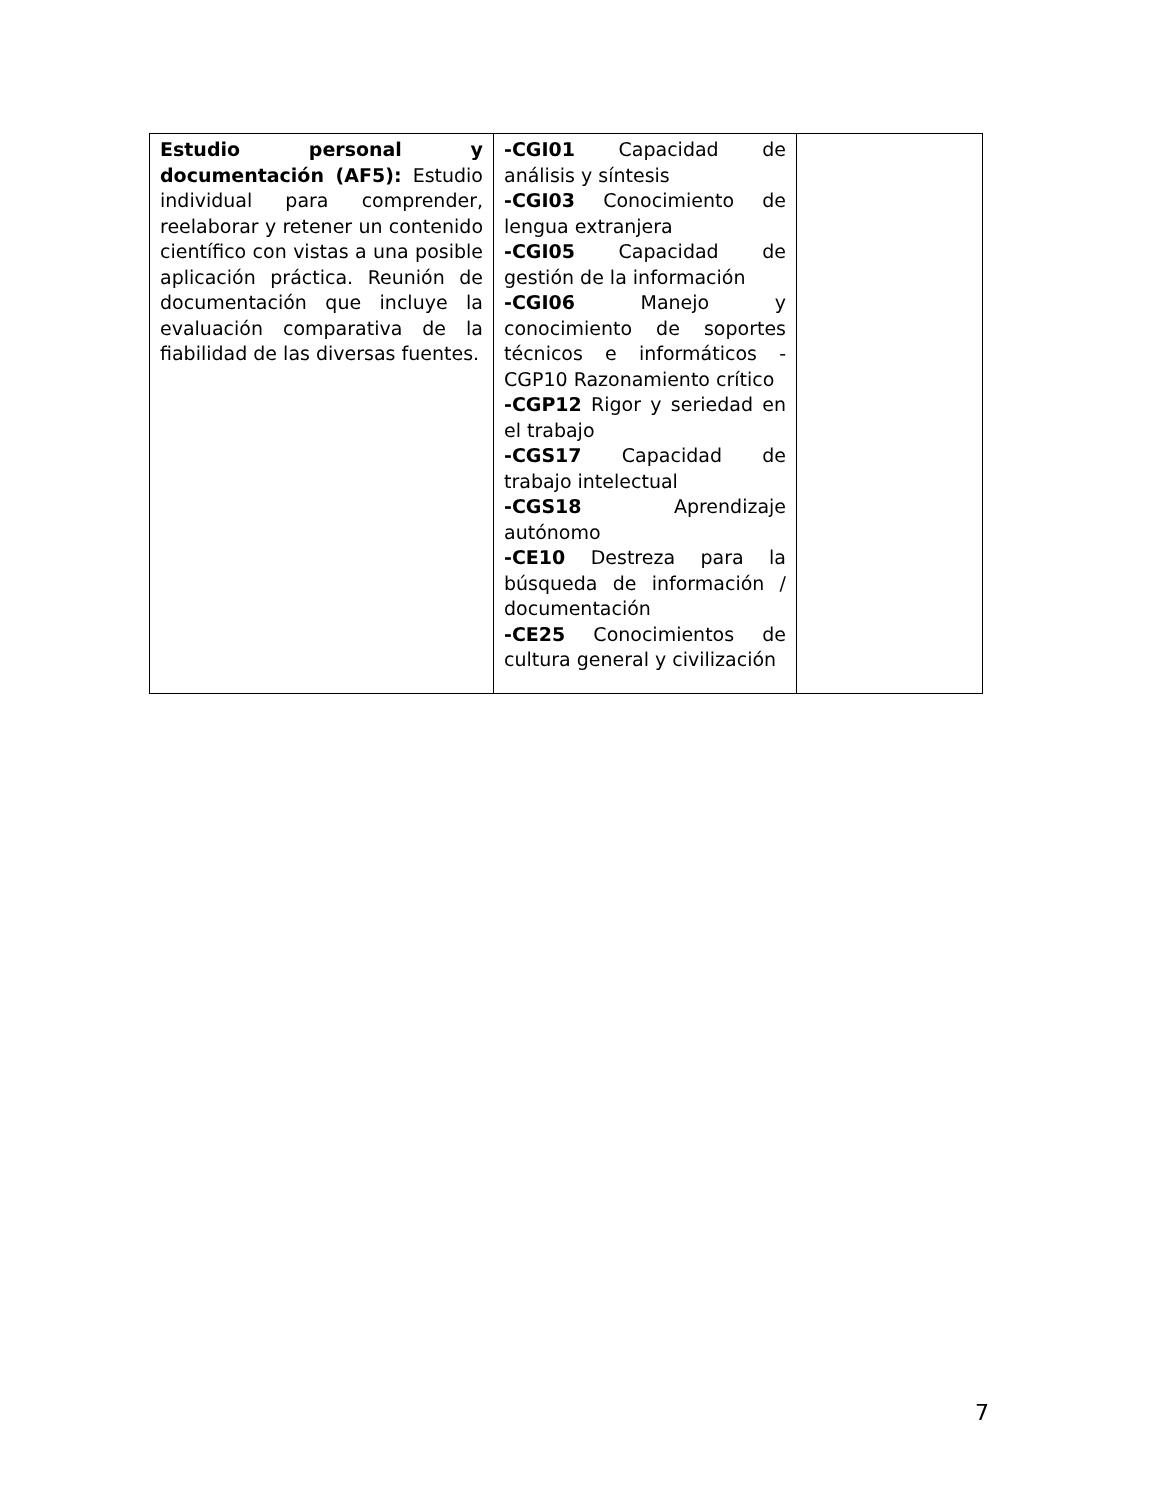| Estudio personal y documentación (AF5): Estudio individual para comprender, reelaborar y retener un contenido científico con vistas a una posible aplicación práctica. Reunión de documentación que incluye la evaluación comparativa de la fiabilidad de las diversas fuentes. | -CGI01 Capacidad de análisis y síntesis -CGI03 Conocimiento de lengua extranjera -CGI05 Capacidad de gestión de la información -CGI06 Manejo y conocimiento de soportes técnicos e informáticos -CGP10 Razonamiento crítico -CGP12 Rigor y seriedad en el trabajo -CGS17 Capacidad de trabajo intelectual -CGS18 Aprendizaje autónomo -CE10 Destreza para la búsqueda de información / documentación -CE25 Conocimientos de cultura general y civilización | |
7